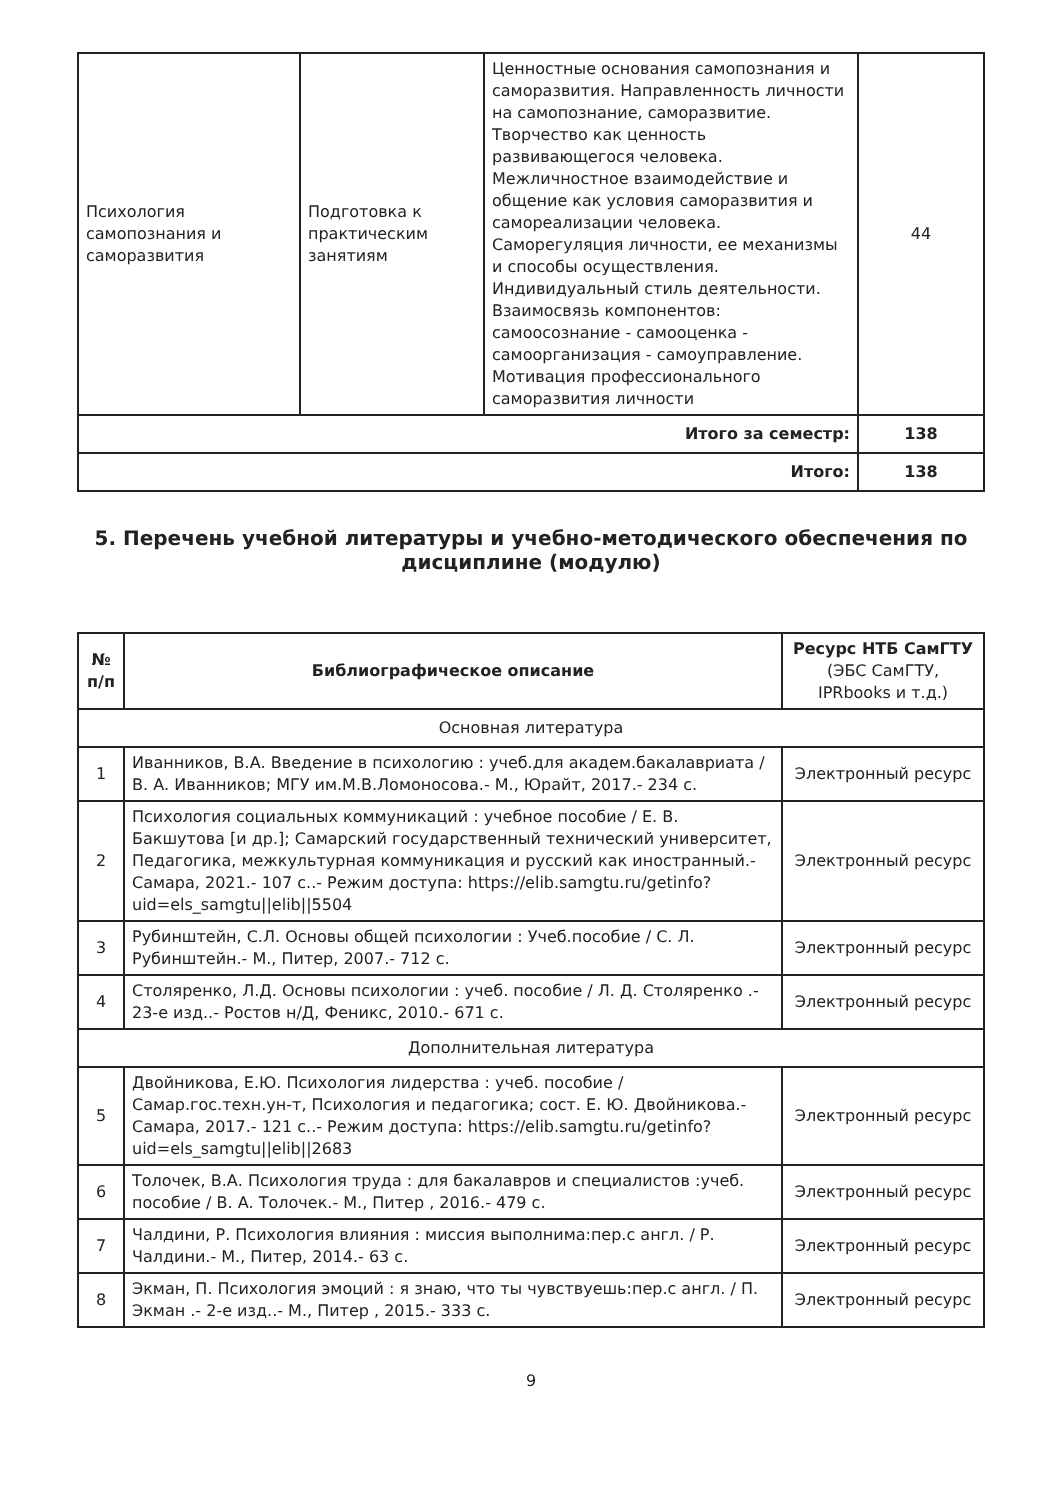| Психология самопознания и саморазвития | Подготовка к практическим занятиям | Ценностные основания самопознания и саморазвития. Направленность личности на самопознание, саморазвитие. Творчество как ценность развивающегося человека. Межличностное взаимодействие и общение как условия саморазвития и самореализации человека. Саморегуляция личности, ее механизмы и способы осуществления. Индивидуальный стиль деятельности. Взаимосвязь компонентов: самоосознание - самооценка - самоорганизация - самоуправление. Мотивация профессионального саморазвития личности | 44 |
| Итого за семестр: | | | 138 |
| Итого: | | | 138 |
5. Перечень учебной литературы и учебно-методического обеспечения по дисциплине (модулю)
| № п/п | Библиографическое описание | Ресурс НТБ СамГТУ (ЭБС СамГТУ, IPRbooks и т.д.) |
| --- | --- | --- |
| Основная литература | | |
| 1 | Иванников, В.А. Введение в психологию : учеб.для академ.бакалавриата / В. А. Иванников; МГУ им.М.В.Ломоносова.- М., Юрайт, 2017.- 234 с. | Электронный ресурс |
| 2 | Психология социальных коммуникаций : учебное пособие / Е. В. Бакшутова [и др.]; Самарский государственный технический университет, Педагогика, межкультурная коммуникация и русский как иностранный.- Самара, 2021.- 107 с..- Режим доступа: https://elib.samgtu.ru/getinfo?uid=els_samgtu//elib//5504 | Электронный ресурс |
| 3 | Рубинштейн, С.Л. Основы общей психологии : Учеб.пособие / С. Л. Рубинштейн.- М., Питер, 2007.- 712 с. | Электронный ресурс |
| 4 | Столяренко, Л.Д. Основы психологии : учеб. пособие / Л. Д. Столяренко .- 23-е изд..- Ростов н/Д, Феникс, 2010.- 671 с. | Электронный ресурс |
| Дополнительная литература | | |
| 5 | Двойникова, Е.Ю. Психология лидерства : учеб. пособие / Самар.гос.техн.ун-т, Психология и педагогика; сост. Е. Ю. Двойникова.- Самара, 2017.- 121 с..- Режим доступа: https://elib.samgtu.ru/getinfo?uid=els_samgtu//elib//2683 | Электронный ресурс |
| 6 | Толочек, В.А. Психология труда : для бакалавров и специалистов :учеб. пособие / В. А. Толочек.- М., Питер , 2016.- 479 с. | Электронный ресурс |
| 7 | Чалдини, Р. Психология влияния : миссия выполнима:пер.с англ. / Р. Чалдини.- М., Питер, 2014.- 63 с. | Электронный ресурс |
| 8 | Экман, П. Психология эмоций : я знаю, что ты чувствуешь:пер.с англ. / П. Экман .- 2-е изд..- М., Питер , 2015.- 333 с. | Электронный ресурс |
9